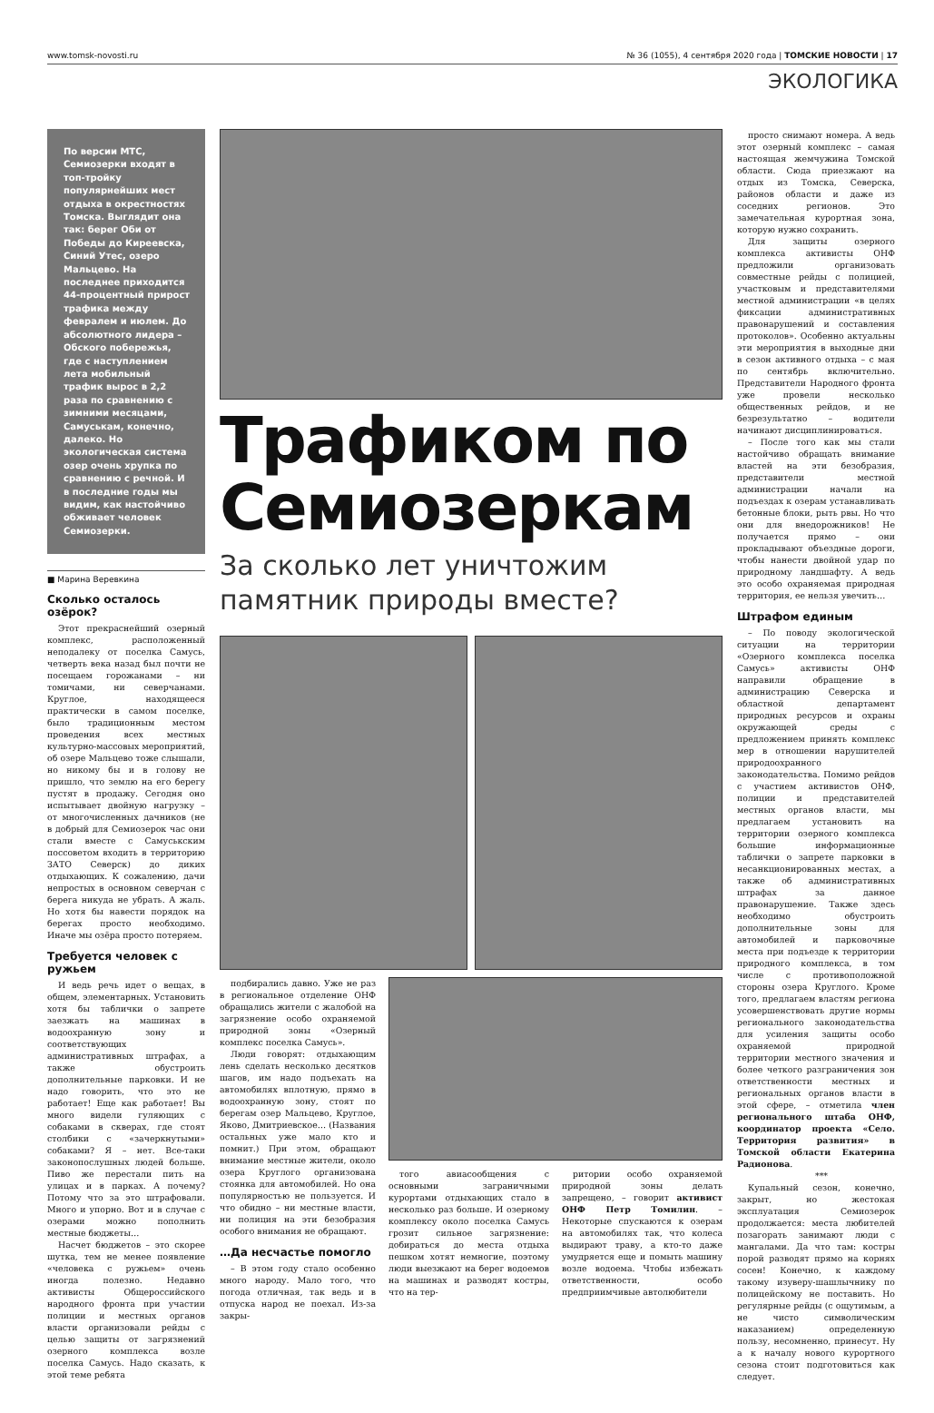www.tomsk-novosti.ru № 36 (1055), 4 сентября 2020 года | ТОМСКИЕ НОВОСТИ | 17
ЭКОЛОГИКА
По версии МТС, Семиозерки входят в топ-тройку популярнейших мест отдыха в окрестностях Томска. Выглядит она так: берег Оби от Победы до Киреевска, Синий Утес, озеро Мальцево. На последнее приходится 44-процентный прирост трафика между февралем и июлем. До абсолютного лидера – Обского побережья, где с наступлением лета мобильный трафик вырос в 2,2 раза по сравнению с зимними месяцами, Самуськам, конечно, далеко. Но экологическая система озер очень хрупка по сравнению с речной. И в последние годы мы видим, как настойчиво обживает человек Семиозерки.
■ Марина Веревкина
Сколько осталось озёрок?
Этот прекраснейший озерный комплекс, расположенный неподалеку от поселка Самусь, четверть века назад был почти не посещаем горожанами – ни томичами, ни северчанами. Круглое, находящееся практически в самом поселке, было традиционным местом проведения всех местных культурно-массовых мероприятий, об озере Мальцево тоже слышали, но никому бы и в голову не пришло, что землю на его берегу пустят в продажу. Сегодня оно испытывает двойную нагрузку – от многочисленных дачников (не в добрый для Семиозерок час они стали вместе с Самуськским поссоветом входить в территорию ЗАТО Северск) до диких отдыхающих. К сожалению, дачи непростых в основном северчан с берега никуда не убрать. А жаль. Но хотя бы навести порядок на берегах просто необходимо. Иначе мы озёра просто потеряем.
Требуется человек с ружьем
И ведь речь идет о вещах, в общем, элементарных. Установить хотя бы таблички о запрете заезжать на машинах в водоохранную зону и соответствующих административных штрафах, а также обустроить дополнительные парковки. И не надо говорить, что это не работает! Еще как работает! Вы много видели гуляющих с собаками в скверах, где стоят столбики с «зачеркнутыми» собаками? Я – нет. Все-таки законопослушных людей больше. Пиво же перестали пить на улицах и в парках. А почему? Потому что за это штрафовали. Много и упорно. Вот и в случае с озерами можно пополнить местные бюджеты…
Насчет бюджетов – это скорее шутка, тем не менее появление «человека с ружьем» очень иногда полезно. Недавно активисты Общероссийского народного фронта при участии полиции и местных органов власти организовали рейды с целью защиты от загрязнений озерного комплекса возле поселка Самусь. Надо сказать, к этой теме ребята
Трафиком по Семиозеркам
За сколько лет уничтожим памятник природы вместе?
подбирались давно. Уже не раз в региональное отделение ОНФ обращались жители с жалобой на загрязнение особо охраняемой природной зоны «Озерный комплекс поселка Самусь».
Люди говорят: отдыхающим лень сделать несколько десятков шагов, им надо подъехать на автомобилях вплотную, прямо в водоохранную зону, стоят по берегам озер Мальцево, Круглое, Яково, Дмитриевское… (Названия остальных уже мало кто и помнит.) При этом, обращают внимание местные жители, около озера Круглого организована стоянка для автомобилей. Но она популярностью не пользуется. И что обидно – ни местные власти, ни полиция на эти безобразия особого внимания не обращают.
…Да несчастье помогло
– В этом году стало особенно много народу. Мало того, что погода отличная, так ведь и в отпуска народ не поехал. Из-за закры-
того авиасообщения с основными заграничными курортами отдыхающих стало в несколько раз больше. И озерному комплексу около поселка Самусь грозит сильное загрязнение: добираться до места отдыха пешком хотят немногие, поэтому люди выезжают на берег водоемов на машинах и разводят костры, что на тер-
ритории особо охраняемой природной зоны делать запрещено, – говорит активист ОНФ Петр Томилин. – Некоторые спускаются к озерам на автомобилях так, что колеса выдирают траву, а кто-то даже умудряется еще и помыть машину возле водоема. Чтобы избежать ответственности, особо предприимчивые автолюбители
просто снимают номера. А ведь этот озерный комплекс – самая настоящая жемчужина Томской области. Сюда приезжают на отдых из Томска, Северска, районов области и даже из соседних регионов. Это замечательная курортная зона, которую нужно сохранить.
Для защиты озерного комплекса активисты ОНФ предложили организовать совместные рейды с полицией, участковым и представителями местной администрации «в целях фиксации административных правонарушений и составления протоколов». Особенно актуальны эти мероприятия в выходные дни в сезон активного отдыха – с мая по сентябрь включительно. Представители Народного фронта уже провели несколько общественных рейдов, и не безрезультатно – водители начинают дисциплинироваться.
– После того как мы стали настойчиво обращать внимание властей на эти безобразия, представители местной администрации начали на подъездах к озерам устанавливать бетонные блоки, рыть рвы. Но что они для внедорожников! Не получается прямо – они прокладывают объездные дороги, чтобы нанести двойной удар по природному ландшафту. А ведь это особо охраняемая природная территория, ее нельзя увечить…
Штрафом единым
– По поводу экологической ситуации на территории «Озерного комплекса поселка Самусь» активисты ОНФ направили обращение в администрацию Северска и областной департамент природных ресурсов и охраны окружающей среды с предложением принять комплекс мер в отношении нарушителей природоохранного законодательства. Помимо рейдов с участием активистов ОНФ, полиции и представителей местных органов власти, мы предлагаем установить на территории озерного комплекса большие информационные таблички о запрете парковки в несанкционированных местах, а также об административных штрафах за данное правонарушение. Также здесь необходимо обустроить дополнительные зоны для автомобилей и парковочные места при подъезде к территории природного комплекса, в том числе с противоположной стороны озера Круглого. Кроме того, предлагаем властям региона усовершенствовать другие нормы регионального законодательства для усиления защиты особо охраняемой природной территории местного значения и более четкого разграничения зон ответственности местных и региональных органов власти в этой сфере, – отметила член регионального штаба ОНФ, координатор проекта «Село. Территория развития» в Томской области Екатерина Радионова.
***
Купальный сезон, конечно, закрыт, но жестокая эксплуатация Семиозерок продолжается: места любителей позагорать занимают люди с мангалами. Да что там: костры порой разводят прямо на корнях сосен! Конечно, к каждому такому изуверу-шашлычнику по полицейскому не поставить. Но регулярные рейды (с ощутимым, а не чисто символическим наказанием) определенную пользу, несомненно, принесут. Ну а к началу нового курортного сезона стоит подготовиться как следует.